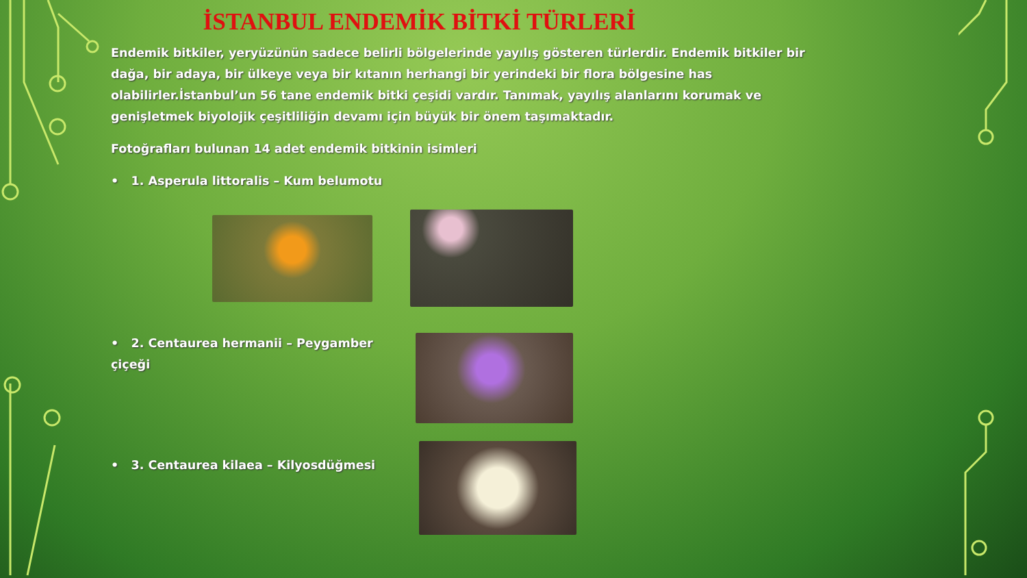İSTANBUL ENDEMİK BİTKİ TÜRLERİ
Endemik bitkiler, yeryüzünün sadece belirli bölgelerinde yayılış gösteren türlerdir. Endemik bitkiler bir dağa, bir adaya, bir ülkeye veya bir kıtanın herhangi bir yerindeki bir flora bölgesine has olabilirler.İstanbul’un 56 tane endemik bitki çeşidi vardır. Tanımak, yayılış alanlarını korumak ve genişletmek biyolojik çeşitliliğin devamı için büyük bir önem taşımaktadır.
Fotoğrafları bulunan 14 adet endemik bitkinin isimleri
• 1. Asperula littoralis – Kum belumotu
• 2. Centaurea hermanii – Peygamber çiçeği
• 3. Centaurea kilaea – Kilyosdüğmesi